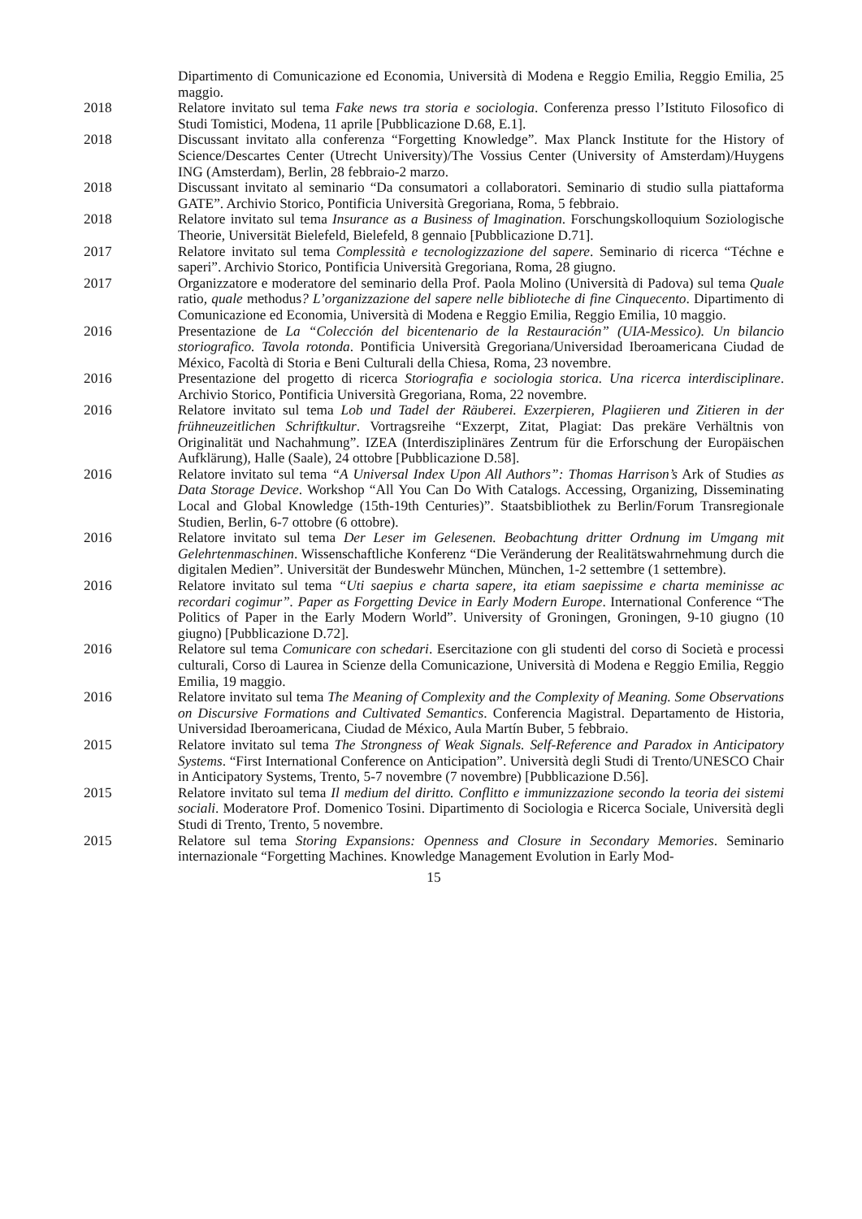Dipartimento di Comunicazione ed Economia, Università di Modena e Reggio Emilia, Reggio Emilia, 25 maggio.
2018 Relatore invitato sul tema Fake news tra storia e sociologia. Conferenza presso l’Istituto Filosofico di Studi Tomistici, Modena, 11 aprile [Pubblicazione D.68, E.1].
2018 Discussant invitato alla conferenza “Forgetting Knowledge”. Max Planck Institute for the History of Science/Descartes Center (Utrecht University)/The Vossius Center (University of Amsterdam)/Huygens ING (Amsterdam), Berlin, 28 febbraio-2 marzo.
2018 Discussant invitato al seminario “Da consumatori a collaboratori. Seminario di studio sulla piattaforma GATE”. Archivio Storico, Pontificia Università Gregoriana, Roma, 5 febbraio.
2018 Relatore invitato sul tema Insurance as a Business of Imagination. Forschungskolloquium Soziologische Theorie, Universität Bielefeld, Bielefeld, 8 gennaio [Pubblicazione D.71].
2017 Relatore invitato sul tema Complessità e tecnologizzazione del sapere. Seminario di ricerca “Téchne e saperi”. Archivio Storico, Pontificia Università Gregoriana, Roma, 28 giugno.
2017 Organizzatore e moderatore del seminario della Prof. Paola Molino (Università di Padova) sul tema Quale ratio, quale methodus? L’organizzazione del sapere nelle biblioteche di fine Cinquecento. Dipartimento di Comunicazione ed Economia, Università di Modena e Reggio Emilia, Reggio Emilia, 10 maggio.
2016 Presentazione de La “Colección del bicentenario de la Restauración” (UIA-Messico). Un bilancio storiografico. Tavola rotonda. Pontificia Università Gregoriana/Universidad Iberoamericana Ciudad de México, Facoltà di Storia e Beni Culturali della Chiesa, Roma, 23 novembre.
2016 Presentazione del progetto di ricerca Storiografia e sociologia storica. Una ricerca interdisciplinare. Archivio Storico, Pontificia Università Gregoriana, Roma, 22 novembre.
2016 Relatore invitato sul tema Lob und Tadel der Räuberei. Exzerpieren, Plagiieren und Zitieren in der frühneuzeitlichen Schriftkultur. Vortragsreihe “Exzerpt, Zitat, Plagiat: Das prekäre Verhältnis von Originalität und Nachahmung”. IZEA (Interdisziplinäres Zentrum für die Erforschung der Europäischen Aufklärung), Halle (Saale), 24 ottobre [Pubblicazione D.58].
2016 Relatore invitato sul tema “A Universal Index Upon All Authors”: Thomas Harrison’s Ark of Studies as Data Storage Device. Workshop “All You Can Do With Catalogs. Accessing, Organizing, Disseminating Local and Global Knowledge (15th-19th Centuries)”. Staatsbibliothek zu Berlin/Forum Transregionale Studien, Berlin, 6-7 ottobre (6 ottobre).
2016 Relatore invitato sul tema Der Leser im Gelesenen. Beobachtung dritter Ordnung im Umgang mit Gelehrtenmaschinen. Wissenschaftliche Konferenz “Die Veränderung der Realitätswahrnehmung durch die digitalen Medien”. Universität der Bundeswehr München, München, 1-2 settembre (1 settembre).
2016 Relatore invitato sul tema “Uti saepius e charta sapere, ita etiam saepissime e charta meminisse ac recordari cogimur”. Paper as Forgetting Device in Early Modern Europe. International Conference “The Politics of Paper in the Early Modern World”. University of Groningen, Groningen, 9-10 giugno (10 giugno) [Pubblicazione D.72].
2016 Relatore sul tema Comunicare con schedari. Esercitazione con gli studenti del corso di Società e processi culturali, Corso di Laurea in Scienze della Comunicazione, Università di Modena e Reggio Emilia, Reggio Emilia, 19 maggio.
2016 Relatore invitato sul tema The Meaning of Complexity and the Complexity of Meaning. Some Observations on Discursive Formations and Cultivated Semantics. Conferencia Magistral. Departamento de Historia, Universidad Iberoamericana, Ciudad de México, Aula Martín Buber, 5 febbraio.
2015 Relatore invitato sul tema The Strongness of Weak Signals. Self-Reference and Paradox in Anticipatory Systems. “First International Conference on Anticipation”. Università degli Studi di Trento/UNESCO Chair in Anticipatory Systems, Trento, 5-7 novembre (7 novembre) [Pubblicazione D.56].
2015 Relatore invitato sul tema Il medium del diritto. Conflitto e immunizzazione secondo la teoria dei sistemi sociali. Moderatore Prof. Domenico Tosini. Dipartimento di Sociologia e Ricerca Sociale, Università degli Studi di Trento, Trento, 5 novembre.
2015 Relatore sul tema Storing Expansions: Openness and Closure in Secondary Memories. Seminario internazionale “Forgetting Machines. Knowledge Management Evolution in Early Mod-
15